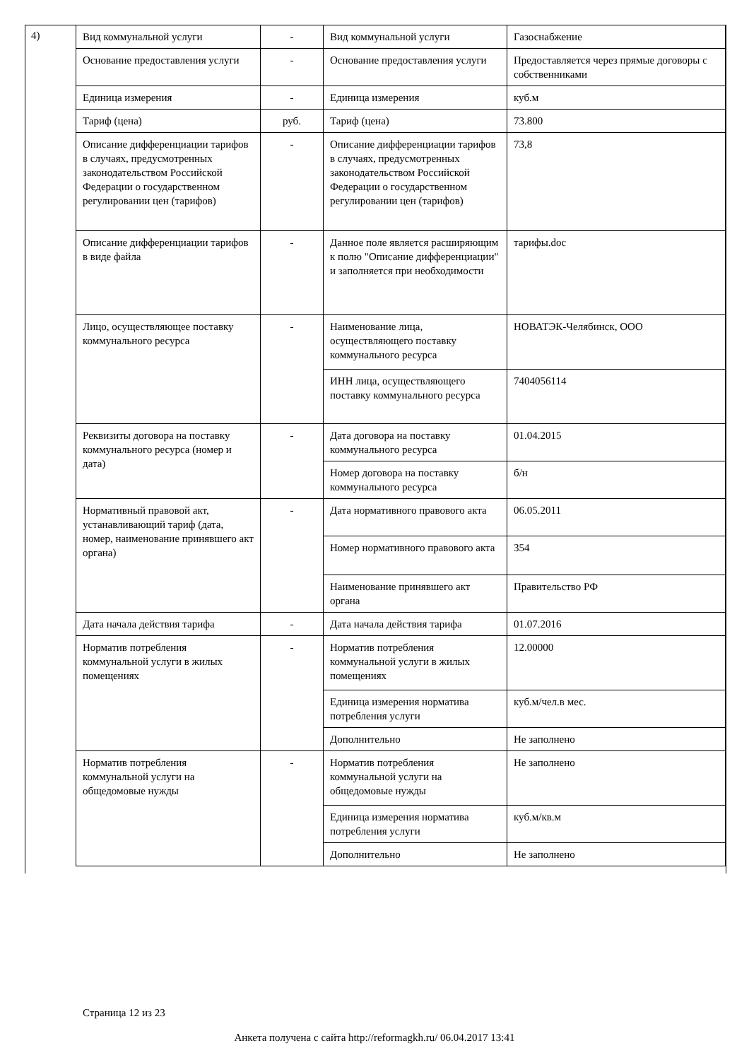4)
| Вид коммунальной услуги | - | Вид коммунальной услуги | Газоснабжение |
| Основание предоставления услуги | - | Основание предоставления услуги | Предоставляется через прямые договоры с собственниками |
| Единица измерения | - | Единица измерения | куб.м |
| Тариф (цена) | руб. | Тариф (цена) | 73.800 |
| Описание дифференциации тарифов в случаях, предусмотренных законодательством Российской Федерации о государственном регулировании цен (тарифов) | - | Описание дифференциации тарифов в случаях, предусмотренных законодательством Российской Федерации о государственном регулировании цен (тарифов) | 73,8 |
| Описание дифференциации тарифов в виде файла | - | Данное поле является расширяющим к полю "Описание дифференциации" и заполняется при необходимости | тарифы.doc |
| Лицо, осуществляющее поставку коммунального ресурса | - | Наименование лица, осуществляющего поставку коммунального ресурса | НОВАТЭК-Челябинск, ООО |
| | | ИНН лица, осуществляющего поставку коммунального ресурса | 7404056114 |
| Реквизиты договора на поставку коммунального ресурса (номер и дата) | - | Дата договора на поставку коммунального ресурса | 01.04.2015 |
| | | Номер договора на поставку коммунального ресурса | б/н |
| Нормативный правовой акт, устанавливающий тариф (дата, номер, наименование принявшего акт органа) | - | Дата нормативного правового акта | 06.05.2011 |
| | | Номер нормативного правового акта | 354 |
| | | Наименование принявшего акт органа | Правительство РФ |
| Дата начала действия тарифа | - | Дата начала действия тарифа | 01.07.2016 |
| Норматив потребления коммунальной услуги в жилых помещениях | - | Норматив потребления коммунальной услуги в жилых помещениях | 12.00000 |
| | | Единица измерения норматива потребления услуги | куб.м/чел.в мес. |
| | | Дополнительно | Не заполнено |
| Норматив потребления коммунальной услуги на общедомовые нужды | - | Норматив потребления коммунальной услуги на общедомовые нужды | Не заполнено |
| | | Единица измерения норматива потребления услуги | куб.м/кв.м |
| | | Дополнительно | Не заполнено |
Страница 12 из 23
Анкета получена с сайта http://reformagkh.ru/ 06.04.2017 13:41